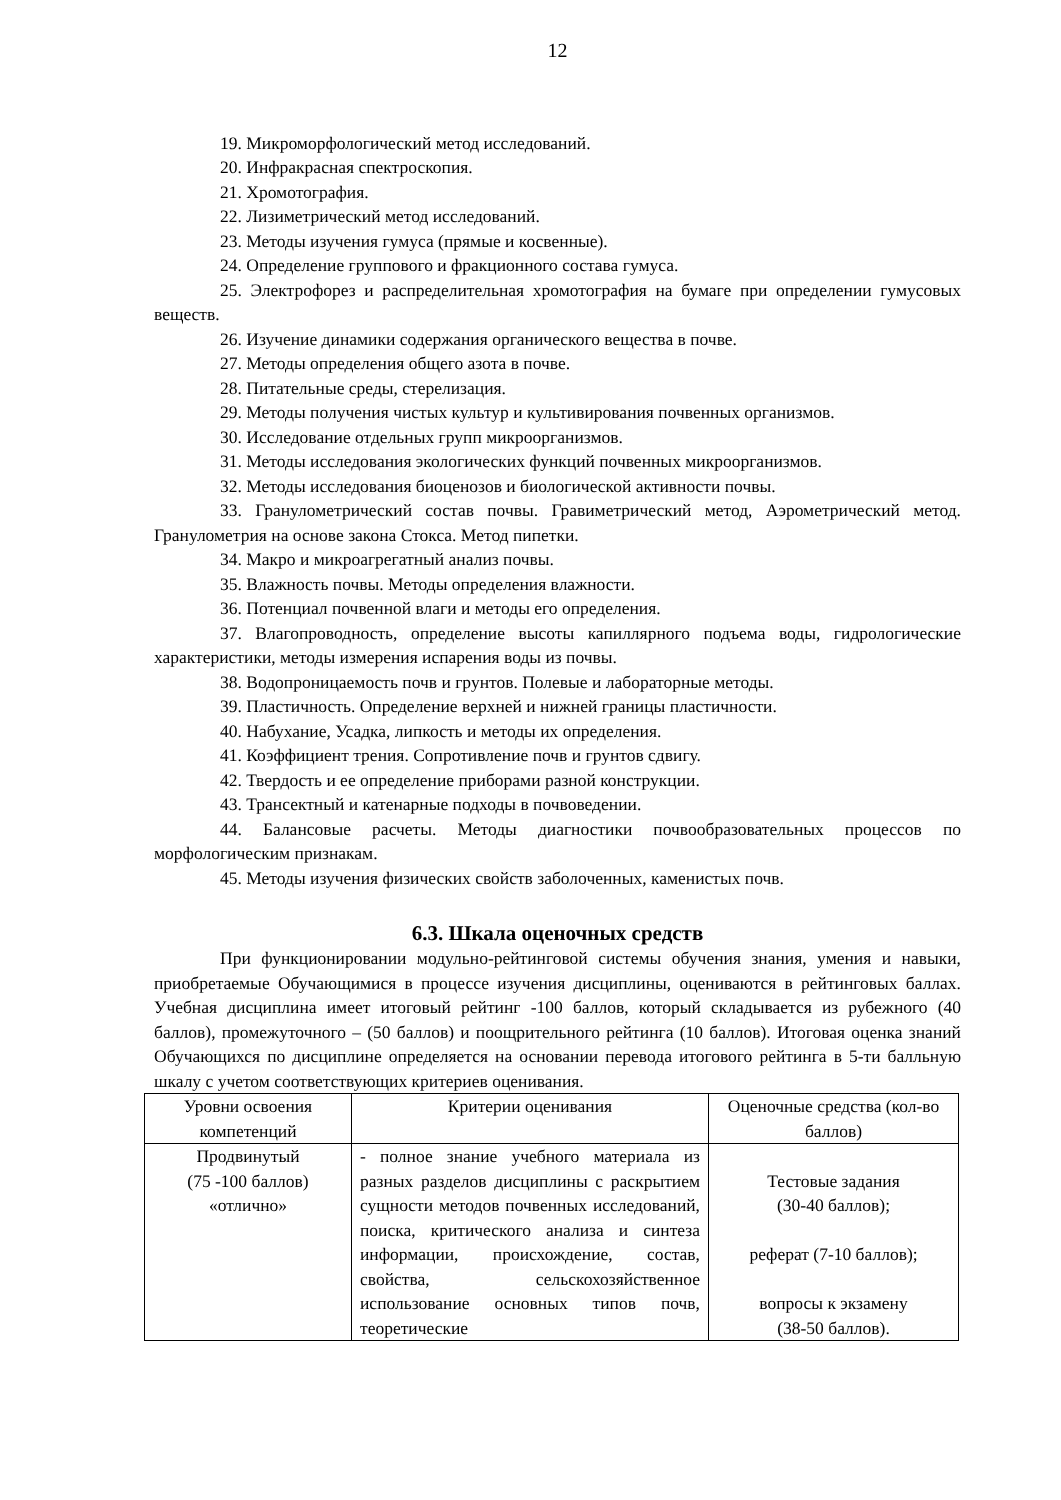12
19. Микроморфологический метод исследований.
20. Инфракрасная спектроскопия.
21. Хромотография.
22. Лизиметрический метод исследований.
23. Методы изучения гумуса (прямые и косвенные).
24. Определение группового и фракционного состава гумуса.
25. Электрофорез и распределительная хромотография на бумаге при определении гумусовых веществ.
26. Изучение динамики содержания органического вещества в почве.
27. Методы определения общего азота в почве.
28. Питательные среды, стерелизация.
29. Методы получения чистых культур и культивирования почвенных организмов.
30. Исследование отдельных групп микроорганизмов.
31. Методы исследования экологических функций почвенных микроорганизмов.
32. Методы исследования биоценозов и биологической активности почвы.
33. Гранулометрический состав почвы. Гравиметрический метод, Аэрометрический метод. Гранулометрия на основе закона Стокса. Метод пипетки.
34. Макро и микроагрегатный анализ почвы.
35. Влажность почвы. Методы определения влажности.
36. Потенциал почвенной влаги и методы его определения.
37. Влагопроводность, определение высоты капиллярного подъема воды, гидрологические характеристики, методы измерения испарения воды из почвы.
38. Водопроницаемость почв и грунтов. Полевые и лабораторные методы.
39. Пластичность. Определение верхней и нижней границы пластичности.
40. Набухание, Усадка, липкость и методы их определения.
41. Коэффициент трения. Сопротивление почв и грунтов сдвигу.
42. Твердость и ее определение приборами разной конструкции.
43. Трансектный и катенарные подходы в почвоведении.
44. Балансовые расчеты. Методы диагностики почвообразовательных процессов по морфологическим признакам.
45. Методы изучения физических свойств заболоченных, каменистых почв.
6.3. Шкала оценочных средств
При функционировании модульно-рейтинговой системы обучения знания, умения и навыки, приобретаемые Обучающимися в процессе изучения дисциплины, оцениваются в рейтинговых баллах. Учебная дисциплина имеет итоговый рейтинг -100 баллов, который складывается из рубежного (40 баллов), промежуточного – (50 баллов) и поощрительного рейтинга (10 баллов). Итоговая оценка знаний Обучающихся по дисциплине определяется на основании перевода итогового рейтинга в 5-ти балльную шкалу с учетом соответствующих критериев оценивания.
| Уровни освоения компетенций | Критерии оценивания | Оценочные средства (кол-во баллов) |
| Продвинутый (75 -100 баллов) «отлично» | - полное знание учебного материала из разных разделов дисциплины с раскрытием сущности методов почвенных исследований, поиска, критического анализа и синтеза информации, происхождение, состав, свойства, сельскохозяйственное использование основных типов почв, теоретические | Тестовые задания (30-40 баллов); реферат (7-10 баллов); вопросы к экзамену (38-50 баллов). |